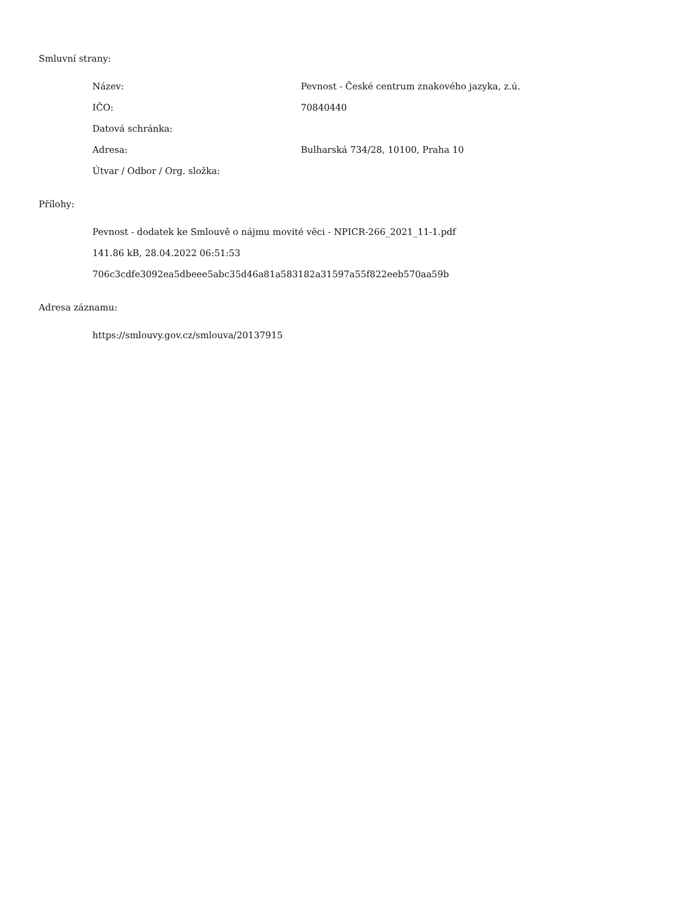Smluvní strany:
| Název: | Pevnost - České centrum znakového jazyka, z.ú. |
| IČO: | 70840440 |
| Datová schránka: | |
| Adresa: | Bulharská 734/28, 10100, Praha 10 |
| Útvar / Odbor / Org. složka: | |
Přílohy:
Pevnost - dodatek ke Smlouvě o nájmu movité věci - NPICR-266_2021_11-1.pdf
141.86 kB, 28.04.2022 06:51:53
706c3cdfe3092ea5dbeee5abc35d46a81a583182a31597a55f822eeb570aa59b
Adresa záznamu:
https://smlouvy.gov.cz/smlouva/20137915